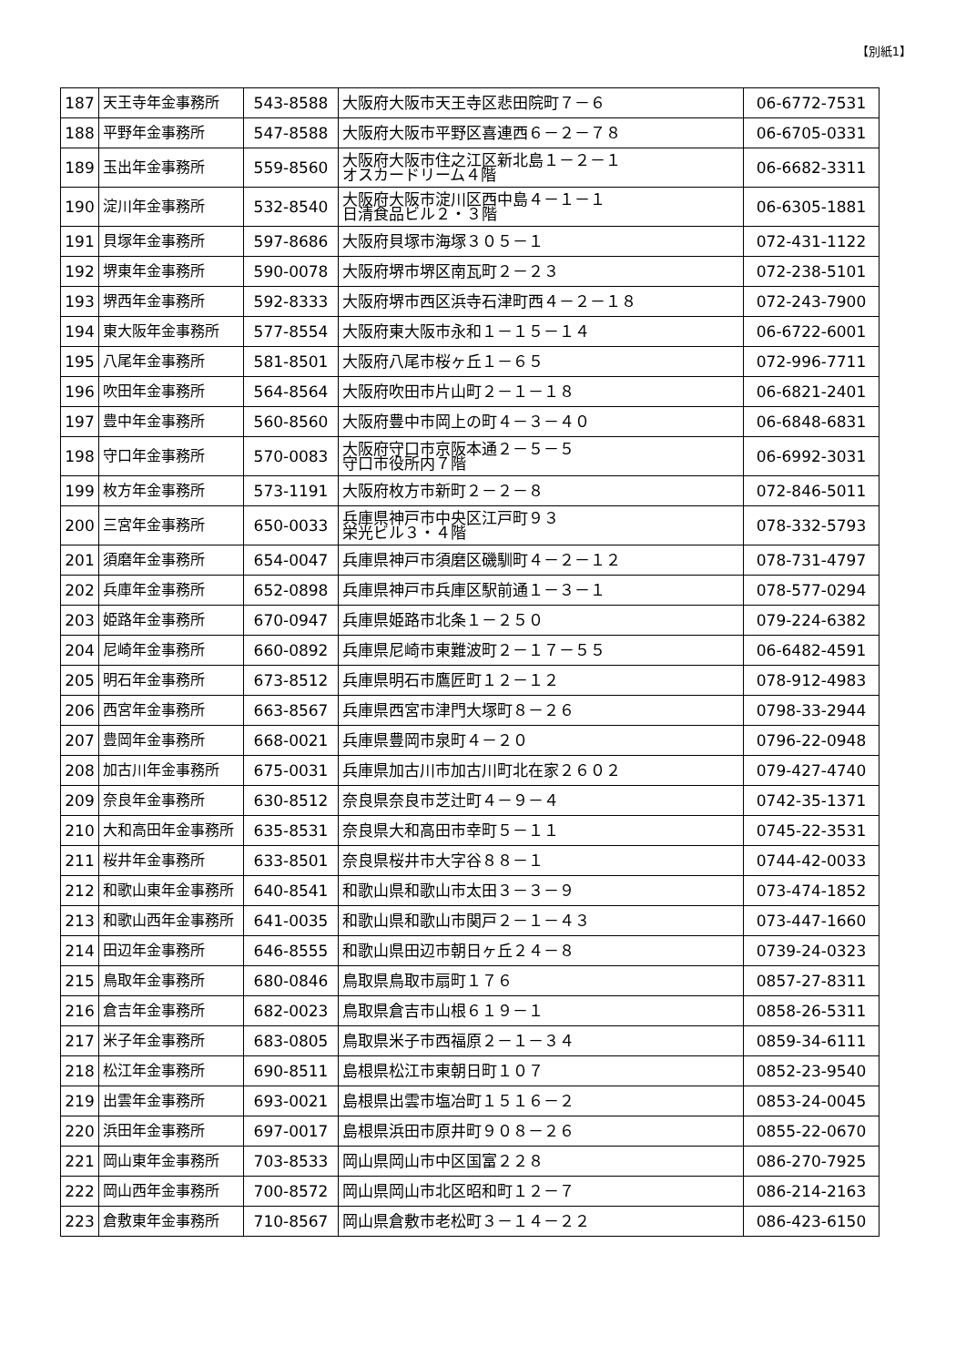【別紙1】
| 187 | 天王寺年金事務所 | 543-8588 | 大阪府大阪市天王寺区悲田院町７－６ | 06-6772-7531 |
| 188 | 平野年金事務所 | 547-8588 | 大阪府大阪市平野区喜連西６－２－７８ | 06-6705-0331 |
| 189 | 玉出年金事務所 | 559-8560 | 大阪府大阪市住之江区新北島１－２－１ オスカードリーム４階 | 06-6682-3311 |
| 190 | 淀川年金事務所 | 532-8540 | 大阪府大阪市淀川区西中島４－１－１ 日清食品ビル２・３階 | 06-6305-1881 |
| 191 | 貝塚年金事務所 | 597-8686 | 大阪府貝塚市海塚３０５－１ | 072-431-1122 |
| 192 | 堺東年金事務所 | 590-0078 | 大阪府堺市堺区南瓦町２－２３ | 072-238-5101 |
| 193 | 堺西年金事務所 | 592-8333 | 大阪府堺市西区浜寺石津町西４－２－１８ | 072-243-7900 |
| 194 | 東大阪年金事務所 | 577-8554 | 大阪府東大阪市永和１－１５－１４ | 06-6722-6001 |
| 195 | 八尾年金事務所 | 581-8501 | 大阪府八尾市桜ヶ丘１－６５ | 072-996-7711 |
| 196 | 吹田年金事務所 | 564-8564 | 大阪府吹田市片山町２－１－１８ | 06-6821-2401 |
| 197 | 豊中年金事務所 | 560-8560 | 大阪府豊中市岡上の町４－３－４０ | 06-6848-6831 |
| 198 | 守口年金事務所 | 570-0083 | 大阪府守口市京阪本通２－５－５ 守口市役所内７階 | 06-6992-3031 |
| 199 | 枚方年金事務所 | 573-1191 | 大阪府枚方市新町２－２－８ | 072-846-5011 |
| 200 | 三宮年金事務所 | 650-0033 | 兵庫県神戸市中央区江戸町９３ 栄光ビル３・４階 | 078-332-5793 |
| 201 | 須磨年金事務所 | 654-0047 | 兵庫県神戸市須磨区磯馴町４－２－１２ | 078-731-4797 |
| 202 | 兵庫年金事務所 | 652-0898 | 兵庫県神戸市兵庫区駅前通１－３－１ | 078-577-0294 |
| 203 | 姫路年金事務所 | 670-0947 | 兵庫県姫路市北条１－２５０ | 079-224-6382 |
| 204 | 尼崎年金事務所 | 660-0892 | 兵庫県尼崎市東難波町２－１７－５５ | 06-6482-4591 |
| 205 | 明石年金事務所 | 673-8512 | 兵庫県明石市鷹匠町１２－１２ | 078-912-4983 |
| 206 | 西宮年金事務所 | 663-8567 | 兵庫県西宮市津門大塚町８－２６ | 0798-33-2944 |
| 207 | 豊岡年金事務所 | 668-0021 | 兵庫県豊岡市泉町４－２０ | 0796-22-0948 |
| 208 | 加古川年金事務所 | 675-0031 | 兵庫県加古川市加古川町北在家２６０２ | 079-427-4740 |
| 209 | 奈良年金事務所 | 630-8512 | 奈良県奈良市芝辻町４－９－４ | 0742-35-1371 |
| 210 | 大和高田年金事務所 | 635-8531 | 奈良県大和高田市幸町５－１１ | 0745-22-3531 |
| 211 | 桜井年金事務所 | 633-8501 | 奈良県桜井市大字谷８８－１ | 0744-42-0033 |
| 212 | 和歌山東年金事務所 | 640-8541 | 和歌山県和歌山市太田３－３－９ | 073-474-1852 |
| 213 | 和歌山西年金事務所 | 641-0035 | 和歌山県和歌山市関戸２－１－４３ | 073-447-1660 |
| 214 | 田辺年金事務所 | 646-8555 | 和歌山県田辺市朝日ヶ丘２４－８ | 0739-24-0323 |
| 215 | 鳥取年金事務所 | 680-0846 | 鳥取県鳥取市扇町１７６ | 0857-27-8311 |
| 216 | 倉吉年金事務所 | 682-0023 | 鳥取県倉吉市山根６１９－１ | 0858-26-5311 |
| 217 | 米子年金事務所 | 683-0805 | 鳥取県米子市西福原２－１－３４ | 0859-34-6111 |
| 218 | 松江年金事務所 | 690-8511 | 島根県松江市東朝日町１０７ | 0852-23-9540 |
| 219 | 出雲年金事務所 | 693-0021 | 島根県出雲市塩冶町１５１６－２ | 0853-24-0045 |
| 220 | 浜田年金事務所 | 697-0017 | 島根県浜田市原井町９０８－２６ | 0855-22-0670 |
| 221 | 岡山東年金事務所 | 703-8533 | 岡山県岡山市中区国富２２８ | 086-270-7925 |
| 222 | 岡山西年金事務所 | 700-8572 | 岡山県岡山市北区昭和町１２－７ | 086-214-2163 |
| 223 | 倉敷東年金事務所 | 710-8567 | 岡山県倉敷市老松町３－１４－２２ | 086-423-6150 |